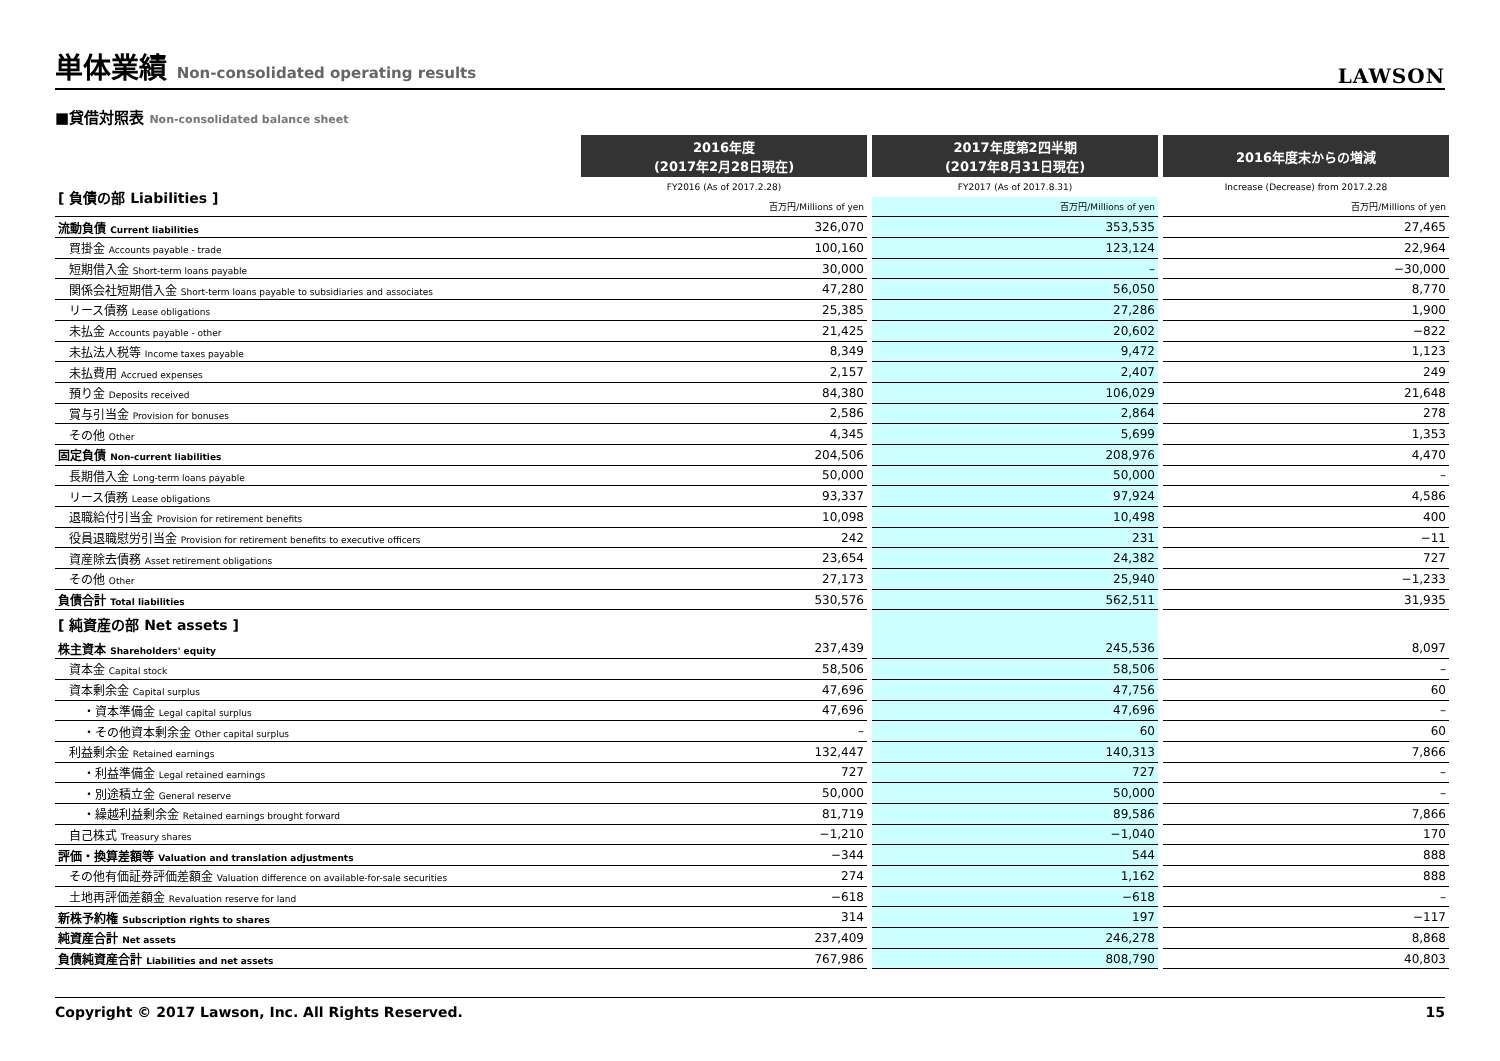単体業績 Non-consolidated operating results
LAWSON
■貸借対照表 Non-consolidated balance sheet
| | 2016年度 (2017年2月28日現在) | | 2017年度第2四半期 (2017年8月31日現在) | | 2016年度末からの増減 |
| [ 負債の部 Liabilities ] | FY2016 (As of 2017.2.28) | | FY2017 (As of 2017.8.31) | | Increase (Decrease) from 2017.2.28 |
| | 百万円/Millions of yen | | 百万円/Millions of yen | | 百万円/Millions of yen |
| 流動負債 Current liabilities | 326,070 | | 353,535 | | 27,465 |
| 買掛金 Accounts payable - trade | 100,160 | | 123,124 | | 22,964 |
| 短期借入金 Short-term loans payable | 30,000 | | – | | −30,000 |
| 関係会社短期借入金 Short-term loans payable to subsidiaries and associates | 47,280 | | 56,050 | | 8,770 |
| リース債務 Lease obligations | 25,385 | | 27,286 | | 1,900 |
| 未払金 Accounts payable - other | 21,425 | | 20,602 | | −822 |
| 未払法人税等 Income taxes payable | 8,349 | | 9,472 | | 1,123 |
| 未払費用 Accrued expenses | 2,157 | | 2,407 | | 249 |
| 預り金 Deposits received | 84,380 | | 106,029 | | 21,648 |
| 賞与引当金 Provision for bonuses | 2,586 | | 2,864 | | 278 |
| その他 Other | 4,345 | | 5,699 | | 1,353 |
| 固定負債 Non-current liabilities | 204,506 | | 208,976 | | 4,470 |
| 長期借入金 Long-term loans payable | 50,000 | | 50,000 | | – |
| リース債務 Lease obligations | 93,337 | | 97,924 | | 4,586 |
| 退職給付引当金 Provision for retirement benefits | 10,098 | | 10,498 | | 400 |
| 役員退職慰労引当金 Provision for retirement benefits to executive officers | 242 | | 231 | | −11 |
| 資産除去債務 Asset retirement obligations | 23,654 | | 24,382 | | 727 |
| その他 Other | 27,173 | | 25,940 | | −1,233 |
| 負債合計 Total liabilities | 530,576 | | 562,511 | | 31,935 |
| [ 純資産の部 Net assets ] | | | | | |
| 株主資本 Shareholders' equity | 237,439 | | 245,536 | | 8,097 |
| 資本金 Capital stock | 58,506 | | 58,506 | | – |
| 資本剰余金 Capital surplus | 47,696 | | 47,756 | | 60 |
| ・資本準備金 Legal capital surplus | 47,696 | | 47,696 | | – |
| ・その他資本剰余金 Other capital surplus | – | | 60 | | 60 |
| 利益剰余金 Retained earnings | 132,447 | | 140,313 | | 7,866 |
| ・利益準備金 Legal retained earnings | 727 | | 727 | | – |
| ・別途積立金 General reserve | 50,000 | | 50,000 | | – |
| ・繰越利益剰余金 Retained earnings brought forward | 81,719 | | 89,586 | | 7,866 |
| 自己株式 Treasury shares | −1,210 | | −1,040 | | 170 |
| 評価・換算差額等 Valuation and translation adjustments | −344 | | 544 | | 888 |
| その他有価証券評価差額金 Valuation difference on available-for-sale securities | 274 | | 1,162 | | 888 |
| 土地再評価差額金 Revaluation reserve for land | −618 | | −618 | | – |
| 新株予約権 Subscription rights to shares | 314 | | 197 | | −117 |
| 純資産合計 Net assets | 237,409 | | 246,278 | | 8,868 |
| 負債純資産合計 Liabilities and net assets | 767,986 | | 808,790 | | 40,803 |
Copyright © 2017 Lawson, Inc. All Rights Reserved. 15